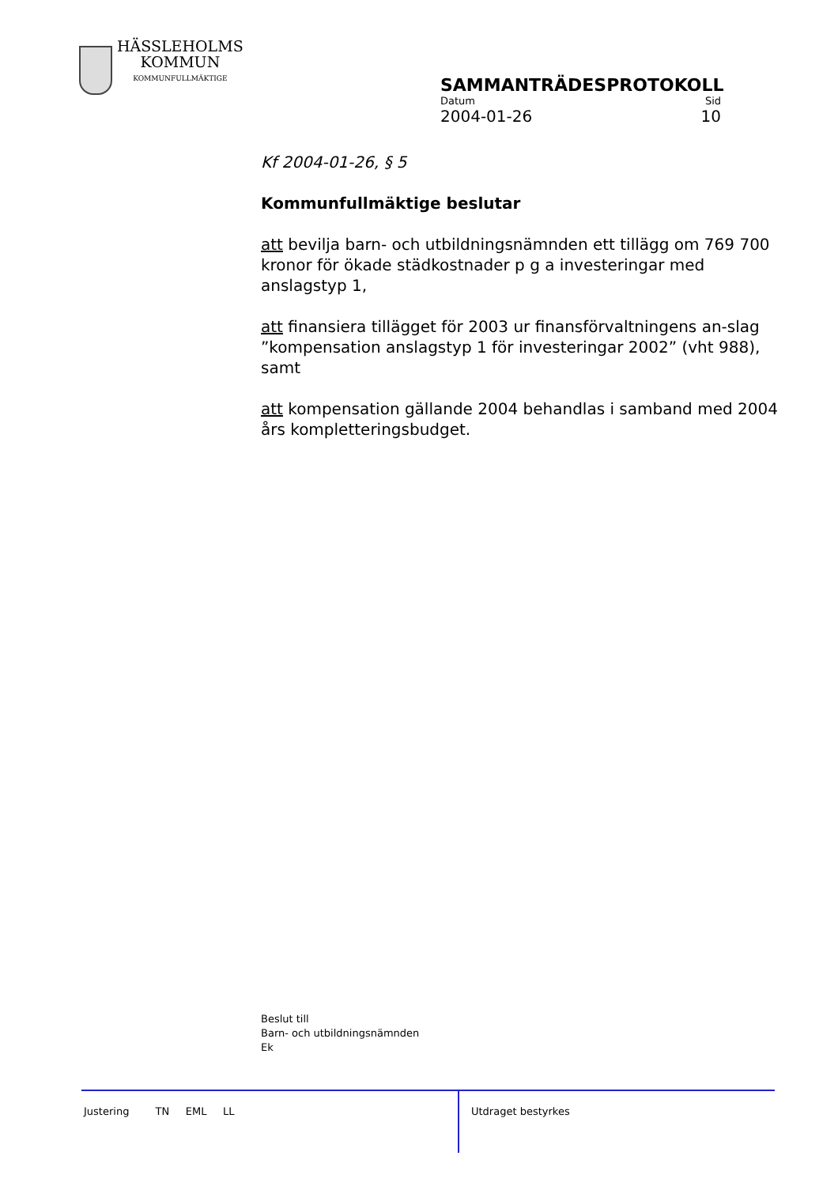HÄSSLEHOLMS
KOMMUN
KOMMUNFULLMÄKTIGE
SAMMANTRÄDESPROTOKOLL
Datum Sid
2004-01-26 10
Kf 2004-01-26, § 5
Kommunfullmäktige beslutar
att bevilja barn- och utbildningsnämnden ett tillägg om 769 700 kronor för ökade städkostnader p g a investeringar med anslagstyp 1,
att finansiera tillägget för 2003 ur finansförvaltningens an-slag ”kompensation anslagstyp 1 för investeringar 2002” (vht 988), samt
att kompensation gällande 2004 behandlas i samband med 2004 års kompletteringsbudget.
Beslut till
Barn- och utbildningsnämnden
Ek
Justering TN EML LL
Utdraget bestyrkes